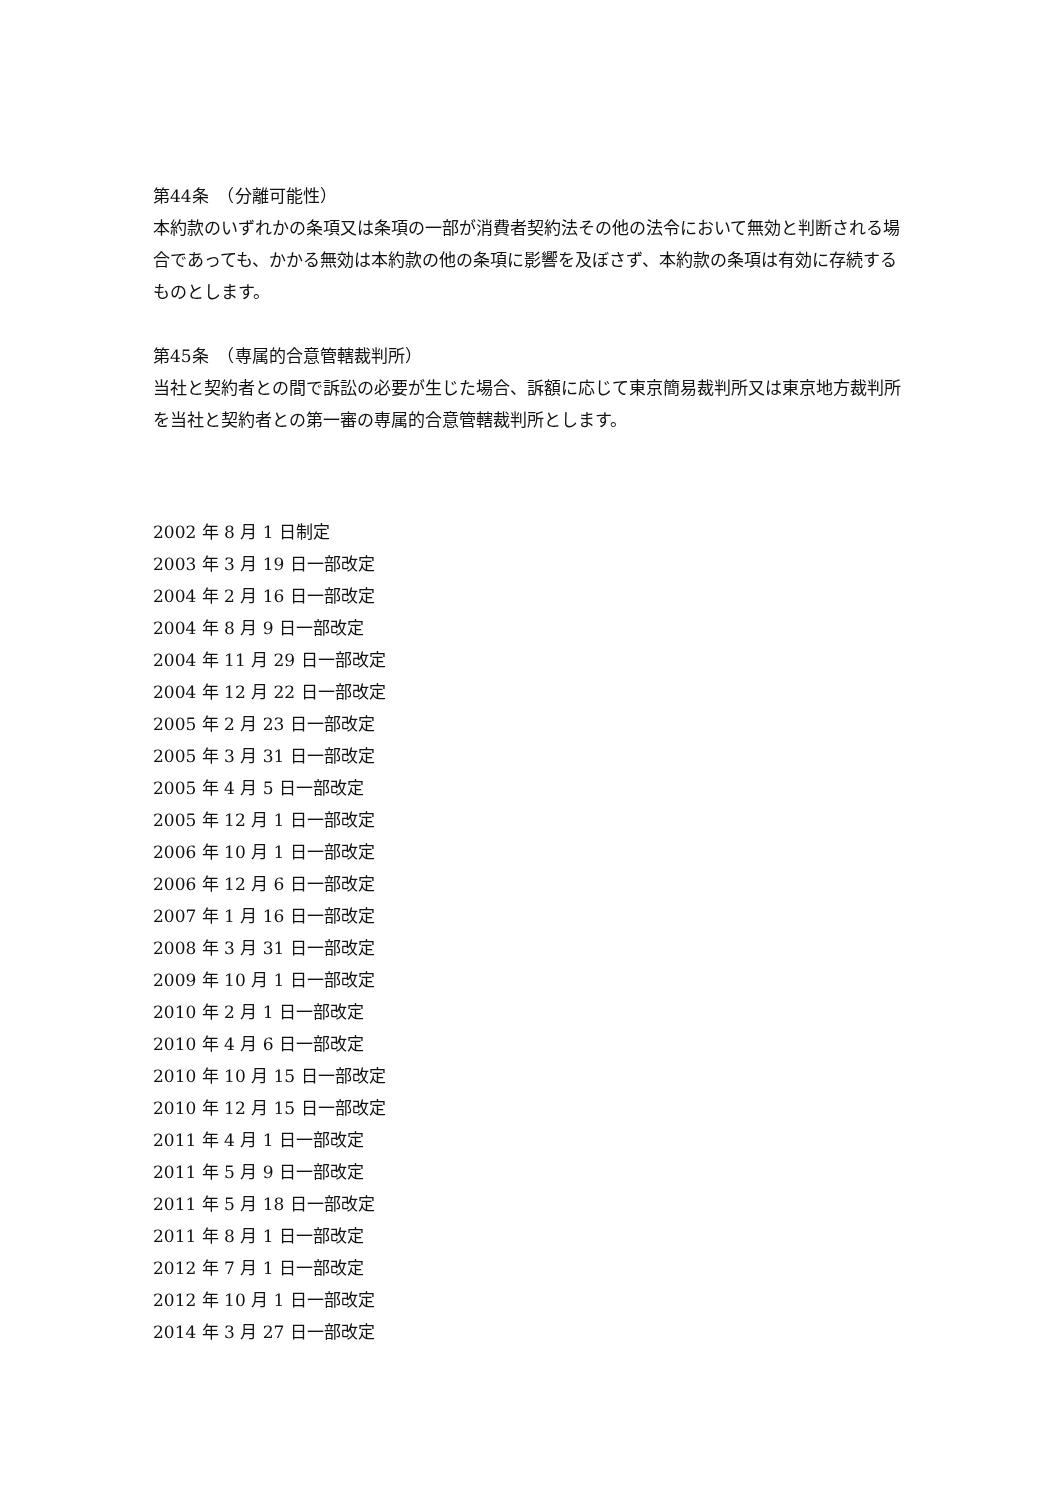第44条　（分離可能性）
本約款のいずれかの条項又は条項の一部が消費者契約法その他の法令において無効と判断される場合であっても、かかる無効は本約款の他の条項に影響を及ぼさず、本約款の条項は有効に存続するものとします。
第45条　（専属的合意管轄裁判所）
当社と契約者との間で訴訟の必要が生じた場合、訴額に応じて東京簡易裁判所又は東京地方裁判所を当社と契約者との第一審の専属的合意管轄裁判所とします。
2002 年 8 月 1 日制定
2003 年 3 月 19 日一部改定
2004 年 2 月 16 日一部改定
2004 年 8 月 9 日一部改定
2004 年 11 月 29 日一部改定
2004 年 12 月 22 日一部改定
2005 年 2 月 23 日一部改定
2005 年 3 月 31 日一部改定
2005 年 4 月 5 日一部改定
2005 年 12 月 1 日一部改定
2006 年 10 月 1 日一部改定
2006 年 12 月 6 日一部改定
2007 年 1 月 16 日一部改定
2008 年 3 月 31 日一部改定
2009 年 10 月 1 日一部改定
2010 年 2 月 1 日一部改定
2010 年 4 月 6 日一部改定
2010 年 10 月 15 日一部改定
2010 年 12 月 15 日一部改定
2011 年 4 月 1 日一部改定
2011 年 5 月 9 日一部改定
2011 年 5 月 18 日一部改定
2011 年 8 月 1 日一部改定
2012 年 7 月 1 日一部改定
2012 年 10 月 1 日一部改定
2014 年 3 月 27 日一部改定